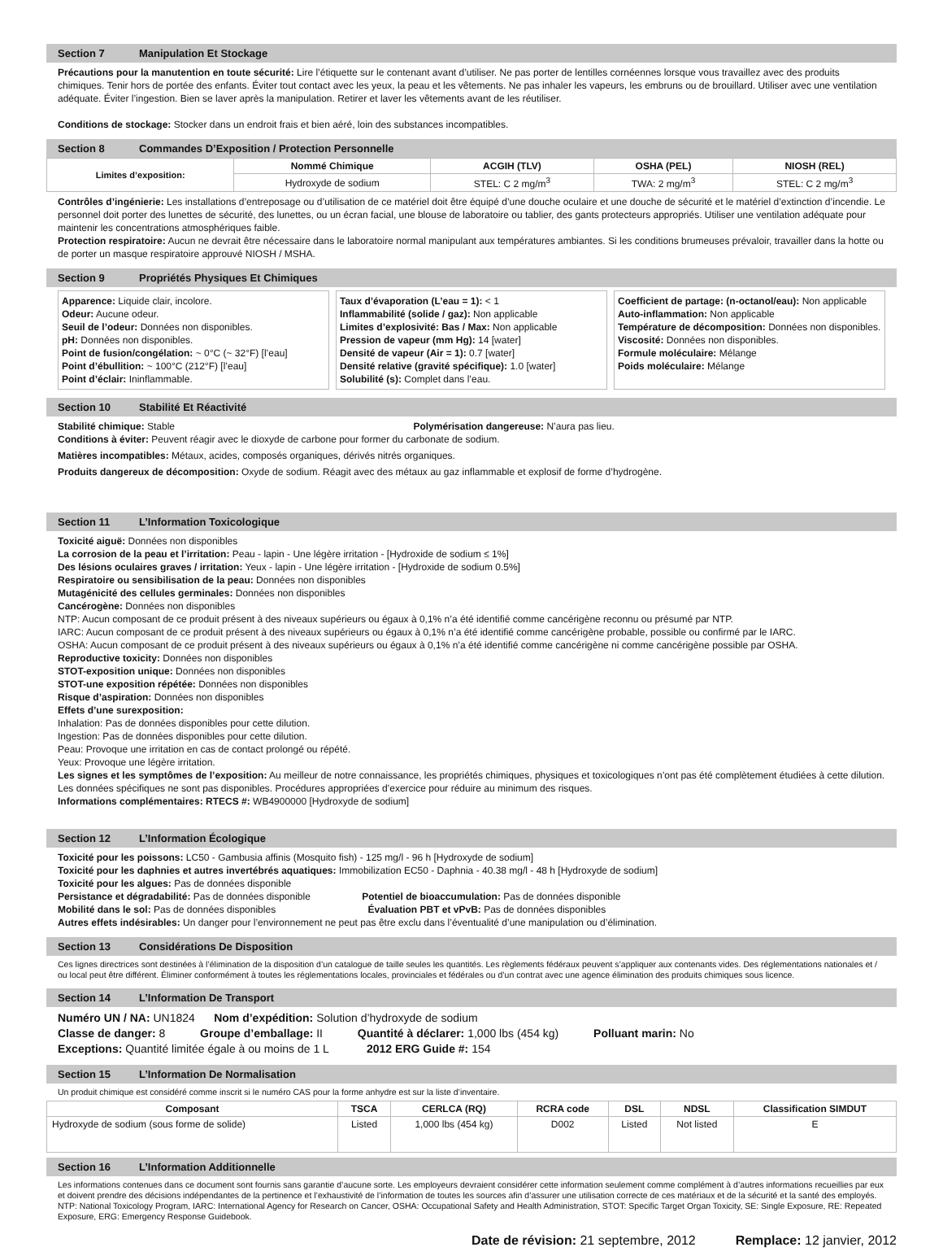Section 7 Manipulation Et Stockage
Précautions pour la manutention en toute sécurité: Lire l’étiquette sur le contenant avant d’utiliser. Ne pas porter de lentilles cornéennes lorsque vous travaillez avec des produits chimiques. Tenir hors de portée des enfants. Éviter tout contact avec les yeux, la peau et les vêtements. Ne pas inhaler les vapeurs, les embruns ou de brouillard. Utiliser avec une ventilation adéquate. Éviter l’ingestion. Bien se laver après la manipulation. Retirer et laver les vêtements avant de les réutiliser.
Conditions de stockage: Stocker dans un endroit frais et bien aéré, loin des substances incompatibles.
Section 8 Commandes D’Exposition / Protection Personnelle
| Limites d’exposition: | Nommé Chimique | ACGIH (TLV) | OSHA (PEL) | NIOSH (REL) |
| --- | --- | --- | --- | --- |
| | Hydroxyde de sodium | STEL: C 2 mg/m<sup>3</sup> | TWA: 2 mg/m<sup>3</sup> | STEL: C 2 mg/m<sup>3</sup> |
Contrôles d’ingénierie: Les installations d’entreposage ou d’utilisation de ce matériel doit être équipé d’une douche oculaire et une douche de sécurité et le matériel d’extinction d’incendie. Le personnel doit porter des lunettes de sécurité, des lunettes, ou un écran facial, une blouse de laboratoire ou tablier, des gants protecteurs appropriés. Utiliser une ventilation adéquate pour maintenir les concentrations atmosphériques faible.
Protection respiratoire: Aucun ne devrait être nécessaire dans le laboratoire normal manipulant aux températures ambiantes. Si les conditions brumeuses prévaloir, travailler dans la hotte ou de porter un masque respiratoire approuvé NIOSH / MSHA.
Section 9 Propriétés Physiques Et Chimiques
Apparence: Liquide clair, incolore.
Odeur: Aucune odeur.
Seuil de l’odeur: Données non disponibles.
pH: Données non disponibles.
Point de fusion/congélation: ~ 0°C (~ 32°F) [l’eau]
Point d’ébullition: ~ 100°C (212°F) [l’eau]
Point d’éclair: Ininflammable.
Taux d’évaporation (L’eau = 1): < 1
Inflammabilité (solide / gaz): Non applicable
Limites d’explosivité: Bas / Max: Non applicable
Pression de vapeur (mm Hg): 14 [water]
Densité de vapeur (Air = 1): 0.7 [water]
Densité relative (gravité spécifique): 1.0 [water]
Solubilité (s): Complet dans l’eau.
Coefficient de partage: (n-octanol/eau): Non applicable
Auto-inflammation: Non applicable
Température de décomposition: Données non disponibles.
Viscosité: Données non disponibles.
Formule moléculaire: Mélange
Poids moléculaire: Mélange
Section 10 Stabilité Et Réactivité
Stabilité chimique: Stable Polymérisation dangereuse: N’aura pas lieu.
Conditions à éviter: Peuvent réagir avec le dioxyde de carbone pour former du carbonate de sodium.
Matières incompatibles: Métaux, acides, composés organiques, dérivés nitrés organiques.
Produits dangereux de décomposition: Oxyde de sodium. Réagit avec des métaux au gaz inflammable et explosif de forme d’hydrogène.
Section 11 L’Information Toxicologique
Toxicité aiguë: Données non disponibles
La corrosion de la peau et l’irritation: Peau - lapin - Une légère irritation - [Hydroxide de sodium ≤ 1%]
Des lésions oculaires graves / irritation: Yeux - lapin - Une légère irritation - [Hydroxide de sodium 0.5%]
Respiratoire ou sensibilisation de la peau: Données non disponibles
Mutagénicité des cellules germinales: Données non disponibles
Cancérogène: Données non disponibles
NTP: Aucun composant de ce produit présent à des niveaux supérieurs ou égaux à 0,1% n’a été identifié comme cancérigène reconnu ou présumé par NTP.
IARC: Aucun composant de ce produit présent à des niveaux supérieurs ou égaux à 0,1% n’a été identifié comme cancérigène probable, possible ou confirmé par le IARC.
OSHA: Aucun composant de ce produit présent à des niveaux supérieurs ou égaux à 0,1% n’a été identifié comme cancérigène ni comme cancérigène possible par OSHA.
Reproductive toxicity: Données non disponibles
STOT-exposition unique: Données non disponibles
STOT-une exposition répétée: Données non disponibles
Risque d’aspiration: Données non disponibles
Effets d’une surexposition:
Inhalation: Pas de données disponibles pour cette dilution.
Ingestion: Pas de données disponibles pour cette dilution.
Peau: Provoque une irritation en cas de contact prolongé ou répété.
Yeux: Provoque une légère irritation.
Les signes et les symptômes de l’exposition: Au meilleur de notre connaissance, les propriétés chimiques, physiques et toxicologiques n’ont pas été complètement étudiées à cette dilution. Les données spécifiques ne sont pas disponibles. Procédures appropriées d’exercice pour réduire au minimum des risques.
Informations complémentaires: RTECS #: WB4900000 [Hydroxyde de sodium]
Section 12 L’Information Écologique
Toxicité pour les poissons: LC50 - Gambusia affinis (Mosquito fish) - 125 mg/l - 96 h [Hydroxyde de sodium]
Toxicité pour les daphnies et autres invertébrés aquatiques: Immobilization EC50 - Daphnia - 40.38 mg/l - 48 h [Hydroxyde de sodium]
Toxicité pour les algues: Pas de données disponible
Persistance et dégradabilité: Pas de données disponible Potentiel de bioaccumulation: Pas de données disponible
Mobilité dans le sol: Pas de données disponibles Évaluation PBT et vPvB: Pas de données disponibles
Autres effets indésirables: Un danger pour l’environnement ne peut pas être exclu dans l’éventualité d’une manipulation ou d’élimination.
Section 13 Considérations De Disposition
Ces lignes directrices sont destinées à l’élimination de la disposition d’un catalogue de taille seules les quantités. Les règlements fédéraux peuvent s’appliquer aux contenants vides. Des réglementations nationales et / ou local peut être différent. Éliminer conformément à toutes les réglementations locales, provinciales et fédérales ou d’un contrat avec une agence élimination des produits chimiques sous licence.
Section 14 L’Information De Transport
Numéro UN / NA: UN1824 Nom d’expédition: Solution d’hydroxyde de sodium
Classe de danger: 8 Groupe d’emballage: II Quantité à déclarer: 1,000 lbs (454 kg) Polluant marin: No
Exceptions: Quantité limitée égale à ou moins de 1 L 2012 ERG Guide #: 154
Section 15 L’Information De Normalisation
Un produit chimique est considéré comme inscrit si le numéro CAS pour la forme anhydre est sur la liste d’inventaire.
| Composant | TSCA | CERLCA (RQ) | RCRA code | DSL | NDSL | Classification SIMDUT |
| --- | --- | --- | --- | --- | --- | --- |
| Hydroxyde de sodium (sous forme de solide) | Listed | 1,000 lbs (454 kg) | D002 | Listed | Not listed | E |
Section 16 L’Information Additionnelle
Les informations contenues dans ce document sont fournis sans garantie d’aucune sorte. Les employeurs devraient considérer cette information seulement comme complément à d’autres informations recueillies par eux et doivent prendre des décisions indépendantes de la pertinence et l’exhaustivité de l’information de toutes les sources afin d’assurer une utilisation correcte de ces matériaux et de la sécurité et la santé des employés. NTP: National Toxicology Program, IARC: International Agency for Research on Cancer, OSHA: Occupational Safety and Health Administration, STOT: Specific Target Organ Toxicity, SE: Single Exposure, RE: Repeated Exposure, ERG: Emergency Response Guidebook.
Date de révision: 21 septembre, 2012 Remplace: 12 janvier, 2012